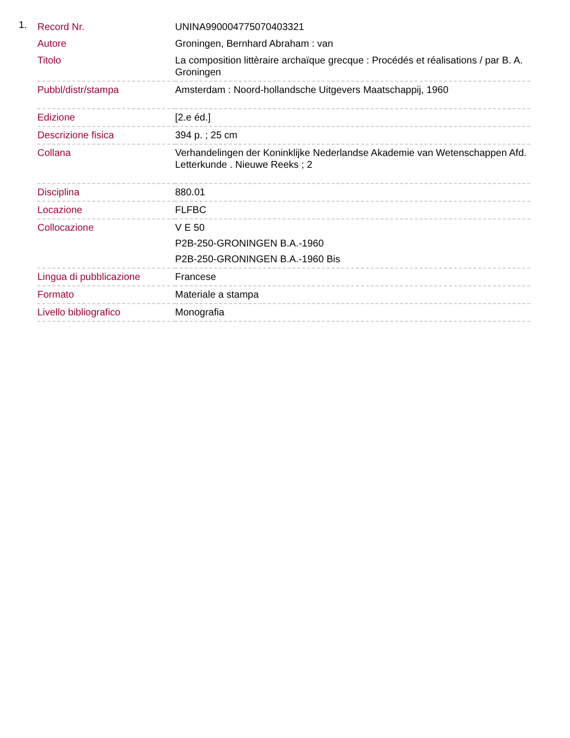1.
| Record Nr. | UNINA990004775070403321 |
| Autore | Groningen, Bernhard Abraham : van |
| Titolo | La composition littèraire archaïque grecque : Procédés et réalisations / par B. A. Groningen |
| Pubbl/distr/stampa | Amsterdam : Noord-hollandsche Uitgevers Maatschappij, 1960 |
| Edizione | [2.e éd.] |
| Descrizione fisica | 394 p. ; 25 cm |
| Collana | Verhandelingen der Koninklijke Nederlandse Akademie van Wetenschappen Afd. Letterkunde . Nieuwe Reeks ; 2 |
| Disciplina | 880.01 |
| Locazione | FLFBC |
| Collocazione | V E 50 P2B-250-GRONINGEN B.A.-1960 P2B-250-GRONINGEN B.A.-1960 Bis |
| Lingua di pubblicazione | Francese |
| Formato | Materiale a stampa |
| Livello bibliografico | Monografia |